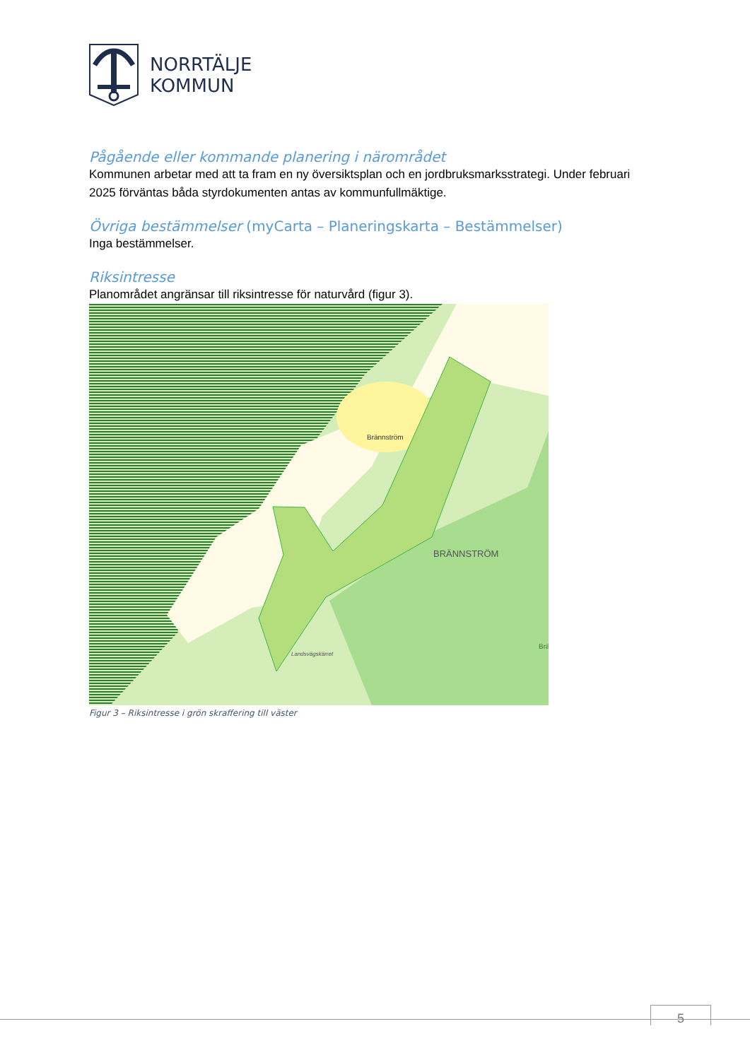NORRTÄLJE
KOMMUN
Pågående eller kommande planering i närområdet
Kommunen arbetar med att ta fram en ny översiktsplan och en jordbruksmarksstrategi. Under februari 2025 förväntas båda styrdokumenten antas av kommunfullmäktige.
Övriga bestämmelser (myCarta – Planeringskarta – Bestämmelser)
Inga bestämmelser.
Riksintresse
Planområdet angränsar till riksintresse för naturvård (figur 3).
Brännström
BRÄNNSTRÖM
Landsvägskärret
Brä
Figur 3 – Riksintresse i grön skraffering till väster
5